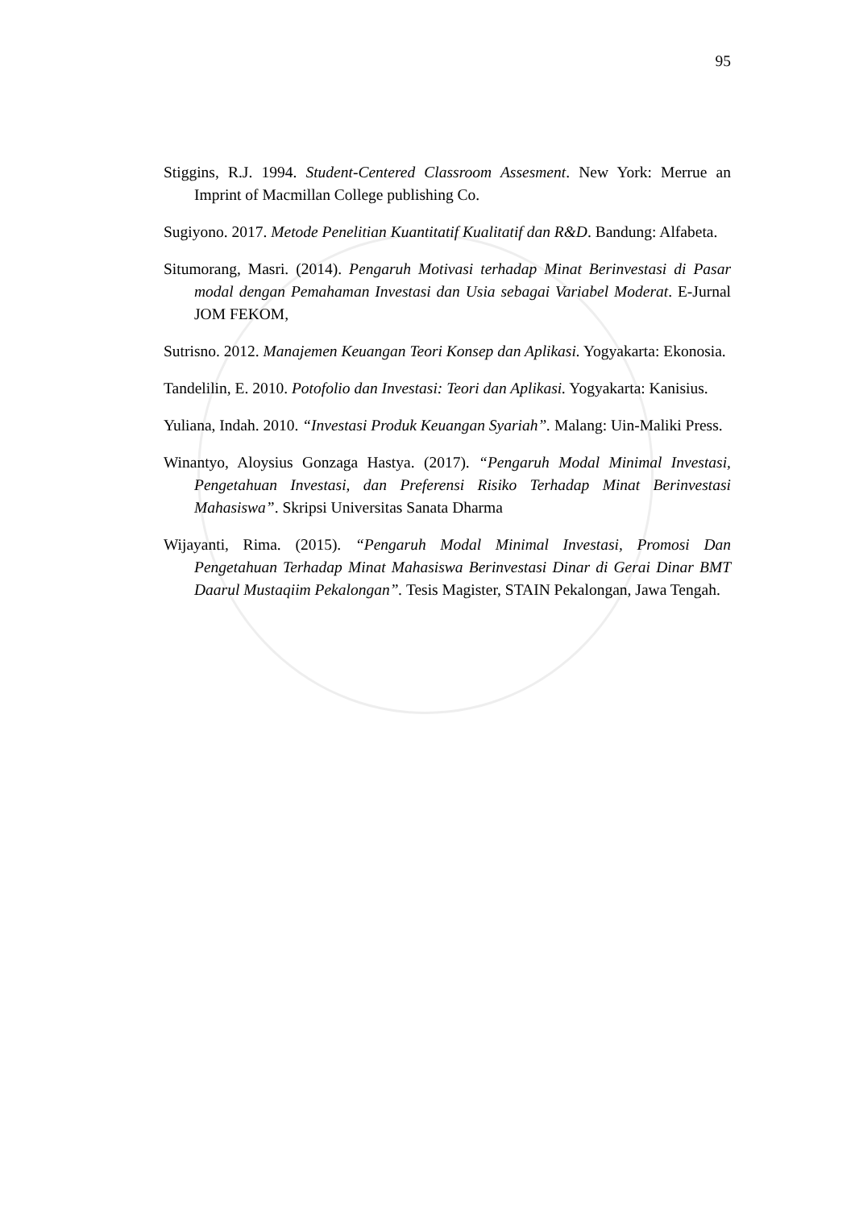95
Stiggins, R.J. 1994. Student-Centered Classroom Assesment. New York: Merrue an Imprint of Macmillan College publishing Co.
Sugiyono. 2017. Metode Penelitian Kuantitatif Kualitatif dan R&D. Bandung: Alfabeta.
Situmorang, Masri. (2014). Pengaruh Motivasi terhadap Minat Berinvestasi di Pasar modal dengan Pemahaman Investasi dan Usia sebagai Variabel Moderat. E-Jurnal JOM FEKOM,
Sutrisno. 2012. Manajemen Keuangan Teori Konsep dan Aplikasi. Yogyakarta: Ekonosia.
Tandelilin, E. 2010. Potofolio dan Investasi: Teori dan Aplikasi. Yogyakarta: Kanisius.
Yuliana, Indah. 2010. “Investasi Produk Keuangan Syariah”. Malang: Uin-Maliki Press.
Winantyo, Aloysius Gonzaga Hastya. (2017). “Pengaruh Modal Minimal Investasi, Pengetahuan Investasi, dan Preferensi Risiko Terhadap Minat Berinvestasi Mahasiswa”. Skripsi Universitas Sanata Dharma
Wijayanti, Rima. (2015). “Pengaruh Modal Minimal Investasi, Promosi Dan Pengetahuan Terhadap Minat Mahasiswa Berinvestasi Dinar di Gerai Dinar BMT Daarul Mustaqiim Pekalongan”. Tesis Magister, STAIN Pekalongan, Jawa Tengah.